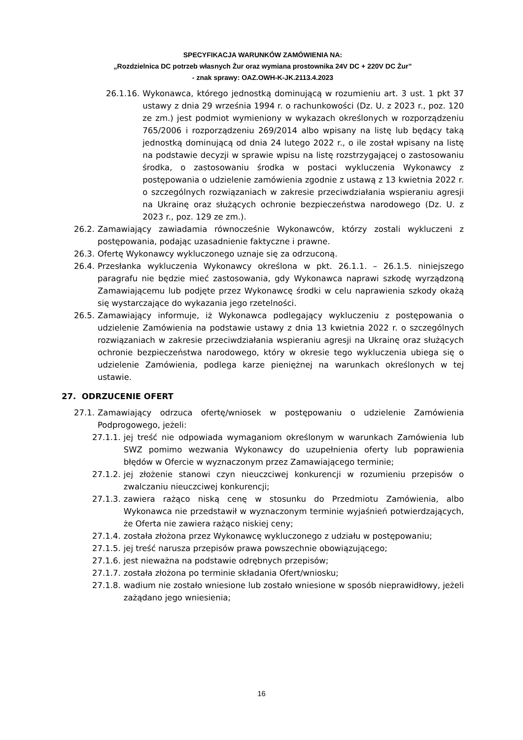SPECYFIKACJA WARUNKÓW ZAMÓWIENIA NA:
„Rozdzielnica DC potrzeb własnych Żur oraz wymiana prostownika 24V DC + 220V DC Żur”
- znak sprawy: OAZ.OWH-K-JK.2113.4.2023
26.1.16. Wykonawca, którego jednostką dominującą w rozumieniu art. 3 ust. 1 pkt 37 ustawy z dnia 29 września 1994 r. o rachunkowości (Dz. U. z 2023 r., poz. 120 ze zm.) jest podmiot wymieniony w wykazach określonych w rozporządzeniu 765/2006 i rozporządzeniu 269/2014 albo wpisany na listę lub będący taką jednostką dominującą od dnia 24 lutego 2022 r., o ile został wpisany na listę na podstawie decyzji w sprawie wpisu na listę rozstrzygającej o zastosowaniu środka, o zastosowaniu środka w postaci wykluczenia Wykonawcy z postępowania o udzielenie zamówienia zgodnie z ustawą z 13 kwietnia 2022 r. o szczególnych rozwiązaniach w zakresie przeciwdziałania wspieraniu agresji na Ukrainę oraz służących ochronie bezpieczeństwa narodowego (Dz. U. z 2023 r., poz. 129 ze zm.).
26.2. Zamawiający zawiadamia równocześnie Wykonawców, którzy zostali wykluczeni z postępowania, podając uzasadnienie faktyczne i prawne.
26.3. Ofertę Wykonawcy wykluczonego uznaje się za odrzuconą.
26.4. Przesłanka wykluczenia Wykonawcy określona w pkt. 26.1.1. – 26.1.5. niniejszego paragrafu nie będzie mieć zastosowania, gdy Wykonawca naprawi szkodę wyrządzoną Zamawiającemu lub podjęte przez Wykonawcę środki w celu naprawienia szkody okażą się wystarczające do wykazania jego rzetelności.
26.5. Zamawiający informuje, iż Wykonawca podlegający wykluczeniu z postępowania o udzielenie Zamówienia na podstawie ustawy z dnia 13 kwietnia 2022 r. o szczególnych rozwiązaniach w zakresie przeciwdziałania wspieraniu agresji na Ukrainę oraz służących ochronie bezpieczeństwa narodowego, który w okresie tego wykluczenia ubiega się o udzielenie Zamówienia, podlega karze pieniężnej na warunkach określonych w tej ustawie.
27. ODRZUCENIE OFERT
27.1. Zamawiający odrzuca ofertę/wniosek w postępowaniu o udzielenie Zamówienia Podprogowego, jeżeli:
27.1.1. jej treść nie odpowiada wymaganiom określonym w warunkach Zamówienia lub SWZ pomimo wezwania Wykonawcy do uzupełnienia oferty lub poprawienia błędów w Ofercie w wyznaczonym przez Zamawiającego terminie;
27.1.2. jej złożenie stanowi czyn nieuczciwej konkurencji w rozumieniu przepisów o zwalczaniu nieuczciwej konkurencji;
27.1.3. zawiera rażąco niską cenę w stosunku do Przedmiotu Zamówienia, albo Wykonawca nie przedstawił w wyznaczonym terminie wyjaśnień potwierdzających, że Oferta nie zawiera rażąco niskiej ceny;
27.1.4. została złożona przez Wykonawcę wykluczonego z udziału w postępowaniu;
27.1.5. jej treść narusza przepisów prawa powszechnie obowiązującego;
27.1.6. jest nieważna na podstawie odrębnych przepisów;
27.1.7. została złożona po terminie składania Ofert/wniosku;
27.1.8. wadium nie zostało wniesione lub zostało wniesione w sposób nieprawidłowy, jeżeli zażądano jego wniesienia;
16